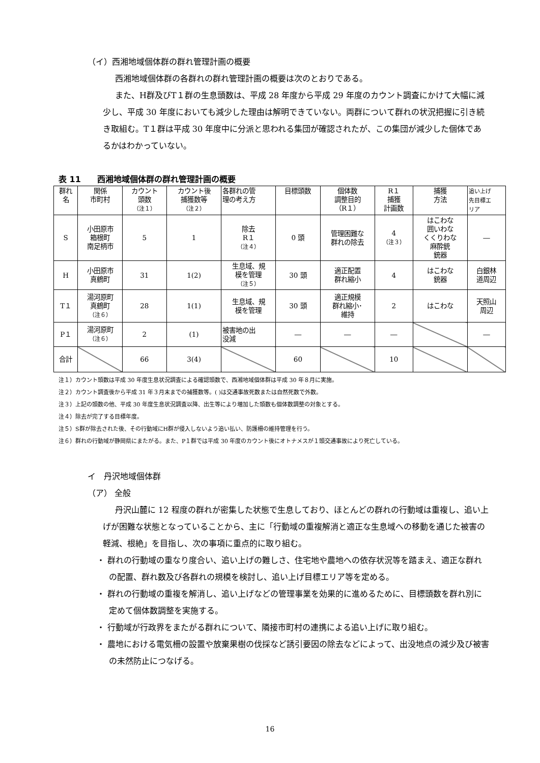（イ）西湘地域個体群の群れ管理計画の概要
西湘地域個体群の各群れの群れ管理計画の概要は次のとおりである。
また、H群及びT１群の生息頭数は、平成 28 年度から平成 29 年度のカウント調査にかけて大幅に減少し、平成 30 年度においても減少した理由は解明できていない。両群について群れの状況把握に引き続き取組む。T１群は平成 30 年度中に分派と思われる集団が確認されたが、この集団が減少した個体であるかはわかっていない。
表 11　　西湘地域個体群の群れ管理計画の概要
| 群れ 名 | 関係 市町村 | カウント 頭数 （注１） | カウント後 捕獲数等 （注２） | 各群れの管 理の考え方 | 目標頭数 | 個体数 調整目的 （R１） | R１ 捕獲 計画数 | 捕獲 方法 | 追い上げ 先目標エ リア |
| --- | --- | --- | --- | --- | --- | --- | --- | --- | --- |
| S | 小田原市 箱根町 南足柄市 | 5 | 1 | 除去 R１ （注４） | 0 頭 | 管理困難な 群れの除去 | 4 （注３） | はこわな 囲いわな くくりわな 麻酔銃 銃器 | ― |
| H | 小田原市 真鶴町 | 31 | 1(2) | 生息域、規 模を管理 （注５） | 30 頭 | 適正配置 群れ縮小 | 4 | はこわな 銃器 | 白銀林 道周辺 |
| T１ | 湯河原町 真鶴町 （注６） | 28 | 1(1) | 生息域、規 模を管理 | 30 頭 | 適正規模 群れ縮小･ 維持 | 2 | はこわな | 天照山 周辺 |
| P１ | 湯河原町 （注６） | 2 | (1) | 被害地の出 没減 | ― | ― | ― | | ― |
| 合計 | | 66 | 3(4) | | 60 | | 10 | | |
注１）カウント頭数は平成 30 年度生息状況調査による確認頭数で、西湘地域個体群は平成 30 年８月に実施。
注２）カウント調査後から平成 31 年３月末までの捕獲数等。( )は交通事故死数または自然死数で外数。
注３）上記の頭数の他、平成 30 年度生息状況調査以降、出生等により増加した頭数も個体数調整の対象とする。
注４）除去が完了する目標年度。
注５）S群が除去された後、その行動域にH群が侵入しないよう追い払い、防護柵の維持管理を行う。
注６）群れの行動域が静岡県にまたがる。また、P１群では平成 30 年度のカウント後にオトナメスが１頭交通事故により死亡している。
イ　丹沢地域個体群
（ア） 全般
丹沢山麓に 12 程度の群れが密集した状態で生息しており、ほとんどの群れの行動域は重複し、追い上げが困難な状態となっていることから、主に「行動域の重複解消と適正な生息域への移動を通じた被害の軽減、根絶」を目指し、次の事項に重点的に取り組む。
・ 群れの行動域の重なり度合い、追い上げの難しさ、住宅地や農地への依存状況等を踏まえ、適正な群れの配置、群れ数及び各群れの規模を検討し、追い上げ目標エリア等を定める。
・ 群れの行動域の重複を解消し、追い上げなどの管理事業を効果的に進めるために、目標頭数を群れ別に定めて個体数調整を実施する。
・ 行動域が行政界をまたがる群れについて、隣接市町村の連携による追い上げに取り組む。
・ 農地における電気柵の設置や放棄果樹の伐採など誘引要因の除去などによって、出没地点の減少及び被害の未然防止につなげる。
16